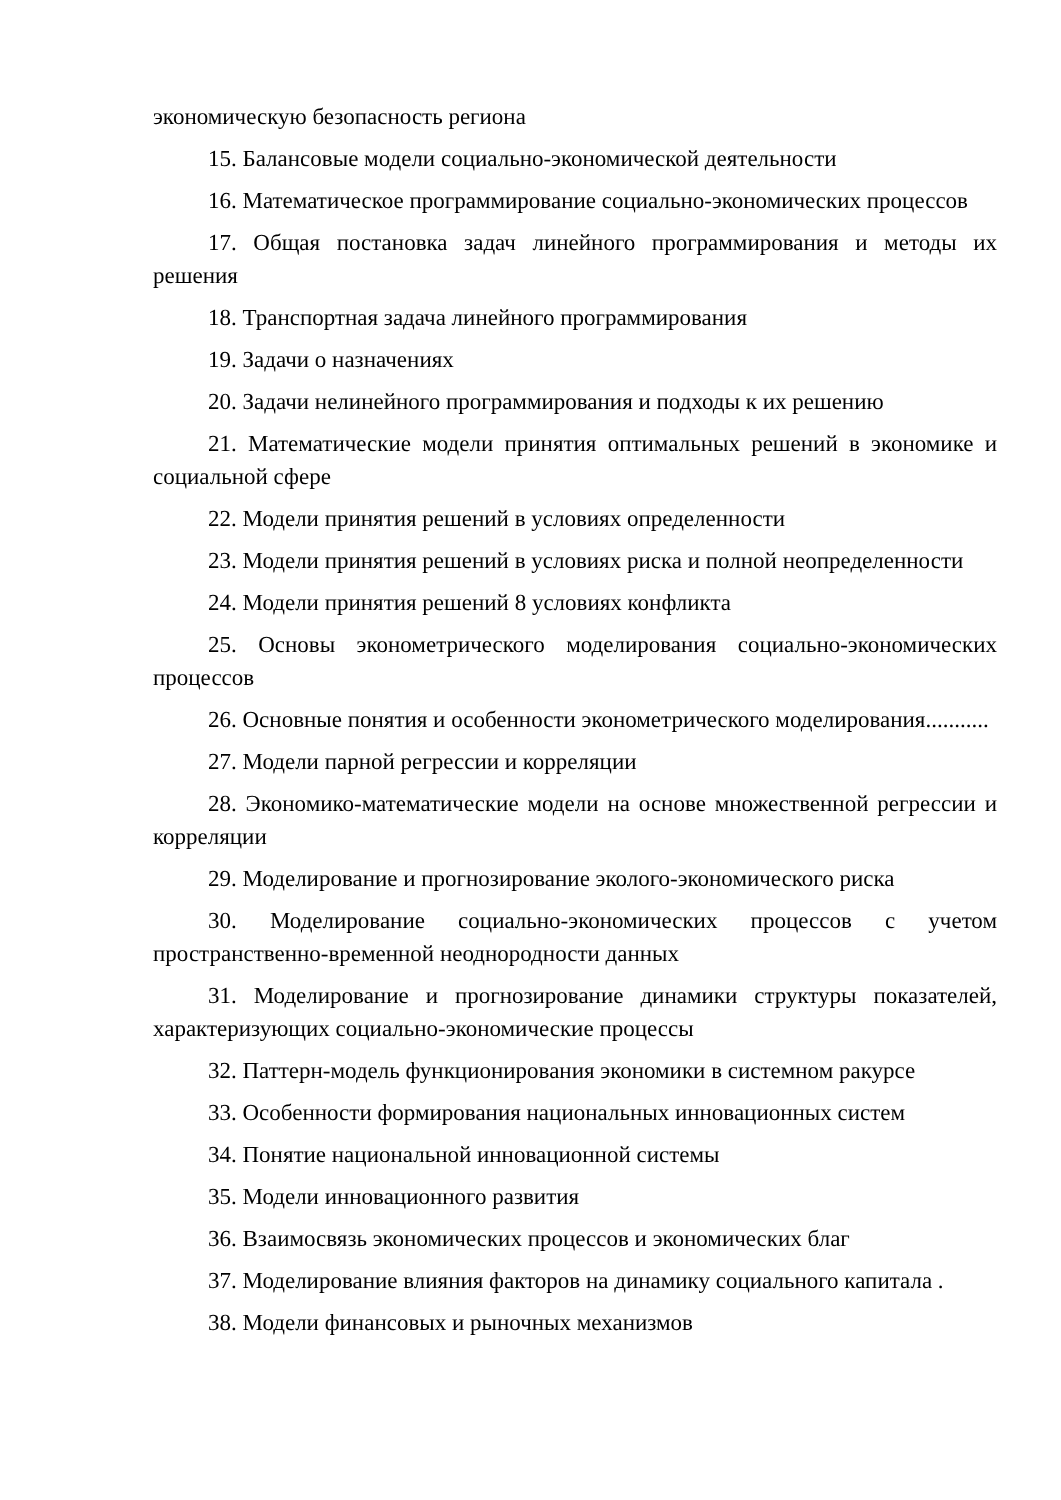экономическую безопасность региона
15. Балансовые модели социально-экономической деятельности
16. Математическое программирование социально-экономических процессов
17. Общая постановка задач линейного программирования и методы их решения
18. Транспортная задача линейного программирования
19. Задачи о назначениях
20. Задачи нелинейного программирования и подходы к их решению
21. Математические модели принятия оптимальных решений в экономике и социальной сфере
22. Модели принятия решений в условиях определенности
23. Модели принятия решений в условиях риска и полной неопределенности
24. Модели принятия решений 8 условиях конфликта
25. Основы эконометрического моделирования социально-экономических процессов
26. Основные понятия и особенности эконометрического моделирования...........
27. Модели парной регрессии и корреляции
28. Экономико-математические модели на основе множественной регрессии и корреляции
29. Моделирование и прогнозирование эколого-экономического риска
30. Моделирование социально-экономических процессов с учетом пространственно-временной неоднородности данных
31. Моделирование и прогнозирование динамики структуры показателей, характеризующих социально-экономические процессы
32. Паттерн-модель функционирования экономики в системном ракурсе
33. Особенности формирования национальных инновационных систем
34. Понятие национальной инновационной системы
35. Модели инновационного развития
36. Взаимосвязь экономических процессов и экономических благ
37. Моделирование влияния факторов на динамику социального капитала .
38. Модели финансовых и рыночных механизмов